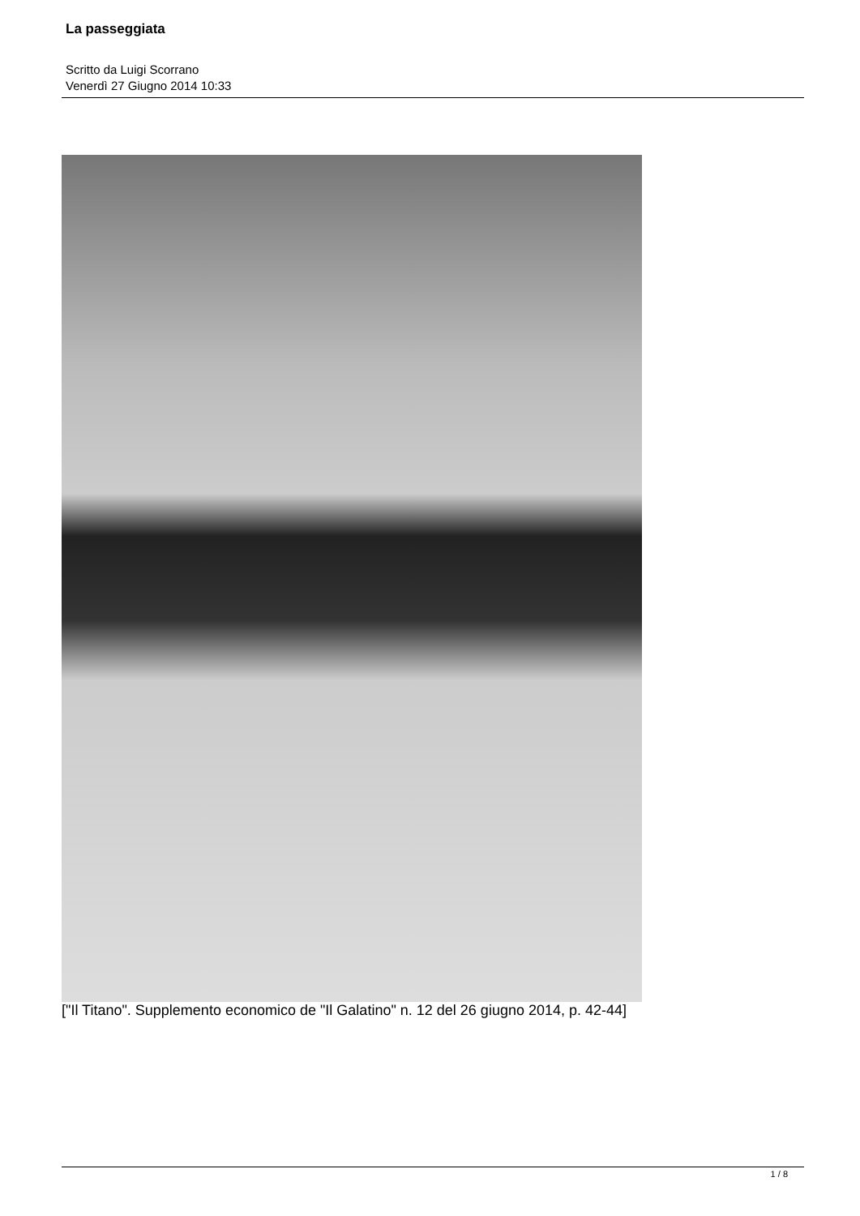La passeggiata
Scritto da Luigi Scorrano
Venerdì 27 Giugno 2014 10:33
["Il Titano". Supplemento economico de "Il Galatino" n. 12 del 26 giugno 2014, p. 42-44]
1 / 8